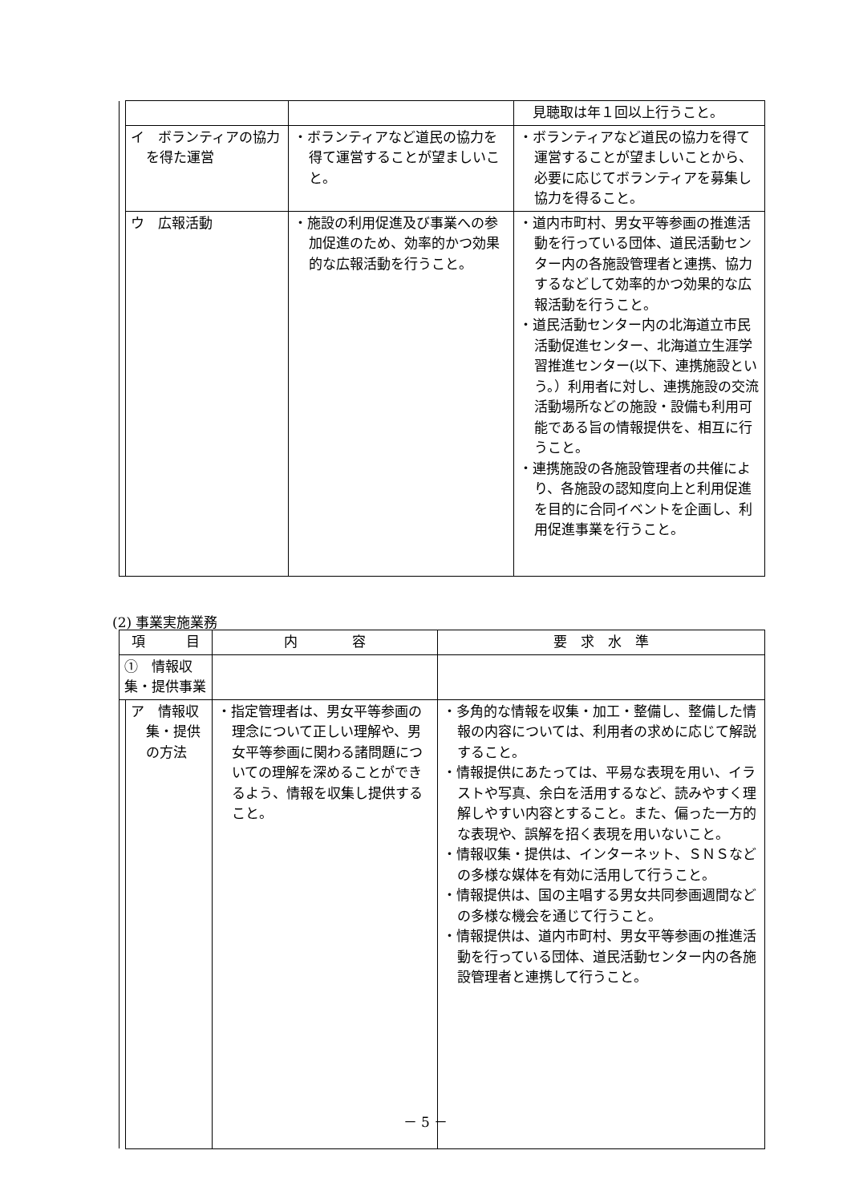| | | | 見聴取は年１回以上行うこと。 |
| | イ ボランティアの協力を得た運営 | ・ボランティアなど道民の協力を得て運営することが望ましいこと。 | ・ボランティアなど道民の協力を得て運営することが望ましいことから、必要に応じてボランティアを募集し協力を得ること。 |
| | ウ 広報活動 | ・施設の利用促進及び事業への参加促進のため、効率的かつ効果的な広報活動を行うこと。 | ・道内市町村、男女平等参画の推進活動を行っている団体、道民活動センター内の各施設管理者と連携、協力するなどして効率的かつ効果的な広報活動を行うこと。 ・道民活動センター内の北海道立市民活動促進センター、北海道立生涯学習推進センター(以下、連携施設という。）利用者に対し、連携施設の交流活動場所などの施設・設備も利用可能である旨の情報提供を、相互に行うこと。 ・連携施設の各施設管理者の共催により、各施設の認知度向上と利用促進を目的に合同イベントを企画し、利用促進事業を行うこと。 |
(2) 事業実施業務
| 項 目 | | 内 容 | 要 求 水 準 |
| --- | --- | --- | --- |
| ① 情報収集・提供事業 | | | |
| | ア 情報収集・提供の方法 | ・指定管理者は、男女平等参画の理念について正しい理解や、男女平等参画に関わる諸問題についての理解を深めることができるよう、情報を収集し提供すること。 | ・多角的な情報を収集・加工・整備し、整備した情報の内容については、利用者の求めに応じて解説すること。 ・情報提供にあたっては、平易な表現を用い、イラストや写真、余白を活用するなど、読みやすく理解しやすい内容とすること。また、偏った一方的な表現や、誤解を招く表現を用いないこと。 ・情報収集・提供は、インターネット、ＳＮＳなどの多様な媒体を有効に活用して行うこと。 ・情報提供は、国の主唱する男女共同参画週間などの多様な機会を通じて行うこと。 ・情報提供は、道内市町村、男女平等参画の推進活動を行っている団体、道民活動センター内の各施設管理者と連携して行うこと。 |
－ 5 －